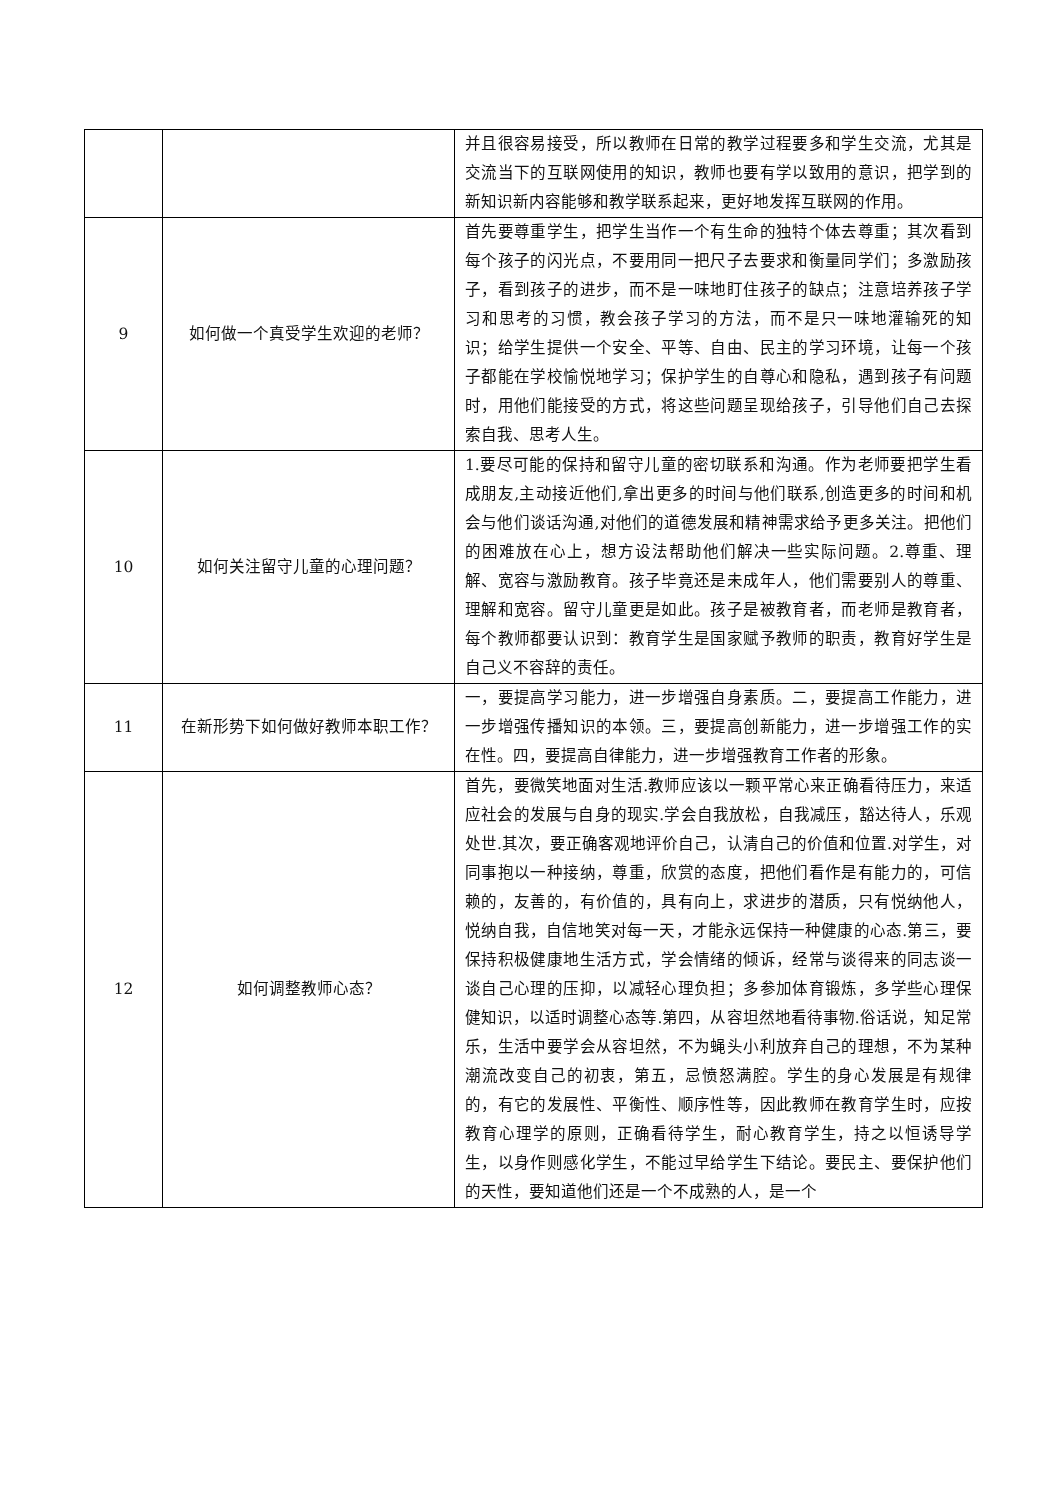| | | 并且很容易接受，所以教师在日常的教学过程要多和学生交流，尤其是交流当下的互联网使用的知识，教师也要有学以致用的意识，把学到的新知识新内容能够和教学联系起来，更好地发挥互联网的作用。 |
| 9 | 如何做一个真受学生欢迎的老师？ | 首先要尊重学生，把学生当作一个有生命的独特个体去尊重；其次看到每个孩子的闪光点，不要用同一把尺子去要求和衡量同学们；多激励孩子，看到孩子的进步，而不是一味地盯住孩子的缺点；注意培养孩子学习和思考的习惯，教会孩子学习的方法，而不是只一味地灌输死的知识；给学生提供一个安全、平等、自由、民主的学习环境，让每一个孩子都能在学校愉悦地学习；保护学生的自尊心和隐私，遇到孩子有问题时，用他们能接受的方式，将这些问题呈现给孩子，引导他们自己去探索自我、思考人生。 |
| 10 | 如何关注留守儿童的心理问题？ | 1.要尽可能的保持和留守儿童的密切联系和沟通。作为老师要把学生看成朋友,主动接近他们,拿出更多的时间与他们联系,创造更多的时间和机会与他们谈话沟通,对他们的道德发展和精神需求给予更多关注。把他们的困难放在心上，想方设法帮助他们解决一些实际问题。2.尊重、理解、宽容与激励教育。孩子毕竟还是未成年人，他们需要别人的尊重、理解和宽容。留守儿童更是如此。孩子是被教育者，而老师是教育者，每个教师都要认识到：教育学生是国家赋予教师的职责，教育好学生是自己义不容辞的责任。 |
| 11 | 在新形势下如何做好教师本职工作？ | 一，要提高学习能力，进一步增强自身素质。二，要提高工作能力，进一步增强传播知识的本领。三，要提高创新能力，进一步增强工作的实在性。四，要提高自律能力，进一步增强教育工作者的形象。 |
| 12 | 如何调整教师心态？ | 首先，要微笑地面对生活.教师应该以一颗平常心来正确看待压力，来适应社会的发展与自身的现实.学会自我放松，自我减压，豁达待人，乐观处世.其次，要正确客观地评价自己，认清自己的价值和位置.对学生，对同事抱以一种接纳，尊重，欣赏的态度，把他们看作是有能力的，可信赖的，友善的，有价值的，具有向上，求进步的潜质，只有悦纳他人，悦纳自我，自信地笑对每一天，才能永远保持一种健康的心态.第三，要保持积极健康地生活方式，学会情绪的倾诉，经常与谈得来的同志谈一谈自己心理的压抑，以减轻心理负担；多参加体育锻炼，多学些心理保健知识，以适时调整心态等.第四，从容坦然地看待事物.俗话说，知足常乐，生活中要学会从容坦然，不为蝇头小利放弃自己的理想，不为某种潮流改变自己的初衷，第五，忌愤怒满腔。学生的身心发展是有规律的，有它的发展性、平衡性、顺序性等，因此教师在教育学生时，应按教育心理学的原则，正确看待学生，耐心教育学生，持之以恒诱导学生，以身作则感化学生，不能过早给学生下结论。要民主、要保护他们的天性，要知道他们还是一个不成熟的人，是一个 |